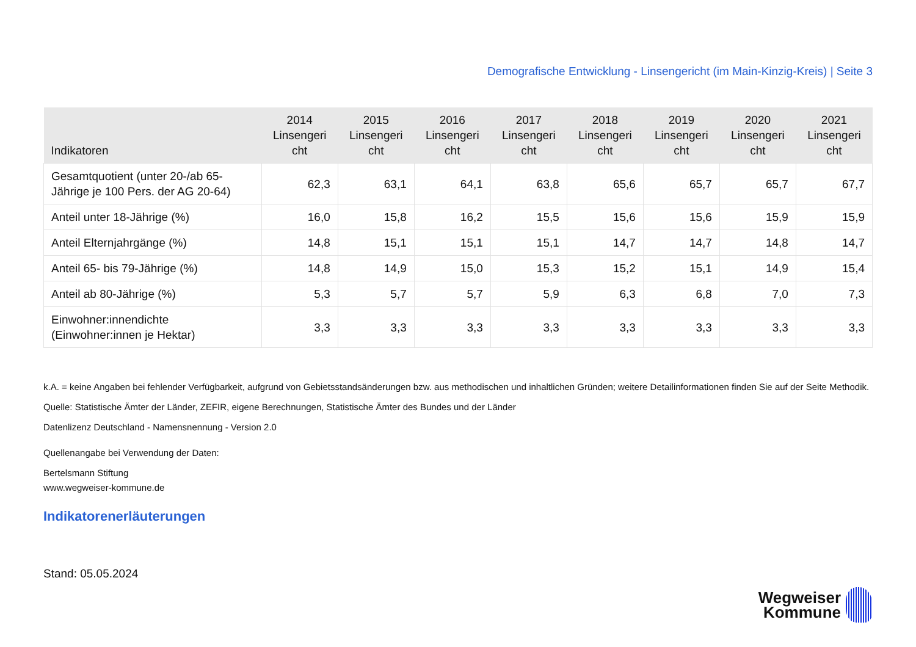Demografische Entwicklung - Linsengericht (im Main-Kinzig-Kreis) | Seite 3
| Indikatoren | 2014 Linsengeri cht | 2015 Linsengeri cht | 2016 Linsengeri cht | 2017 Linsengeri cht | 2018 Linsengeri cht | 2019 Linsengeri cht | 2020 Linsengeri cht | 2021 Linsengeri cht |
| --- | --- | --- | --- | --- | --- | --- | --- | --- |
| Gesamtquotient (unter 20-/ab 65- Jährige je 100 Pers. der AG 20-64) | 62,3 | 63,1 | 64,1 | 63,8 | 65,6 | 65,7 | 65,7 | 67,7 |
| Anteil unter 18-Jährige (%) | 16,0 | 15,8 | 16,2 | 15,5 | 15,6 | 15,6 | 15,9 | 15,9 |
| Anteil Elternjahrgänge (%) | 14,8 | 15,1 | 15,1 | 15,1 | 14,7 | 14,7 | 14,8 | 14,7 |
| Anteil 65- bis 79-Jährige (%) | 14,8 | 14,9 | 15,0 | 15,3 | 15,2 | 15,1 | 14,9 | 15,4 |
| Anteil ab 80-Jährige (%) | 5,3 | 5,7 | 5,7 | 5,9 | 6,3 | 6,8 | 7,0 | 7,3 |
| Einwohner:innendichte (Einwohner:innen je Hektar) | 3,3 | 3,3 | 3,3 | 3,3 | 3,3 | 3,3 | 3,3 | 3,3 |
k.A. = keine Angaben bei fehlender Verfügbarkeit, aufgrund von Gebietsstandsänderungen bzw. aus methodischen und inhaltlichen Gründen; weitere Detailinformationen finden Sie auf der Seite Methodik.
Quelle: Statistische Ämter der Länder, ZEFIR, eigene Berechnungen, Statistische Ämter des Bundes und der Länder
Datenlizenz Deutschland - Namensnennung - Version 2.0
Quellenangabe bei Verwendung der Daten:
Bertelsmann Stiftung
www.wegweiser-kommune.de
Indikatorenerläuterungen
Stand: 05.05.2024
Wegweiser
Kommune